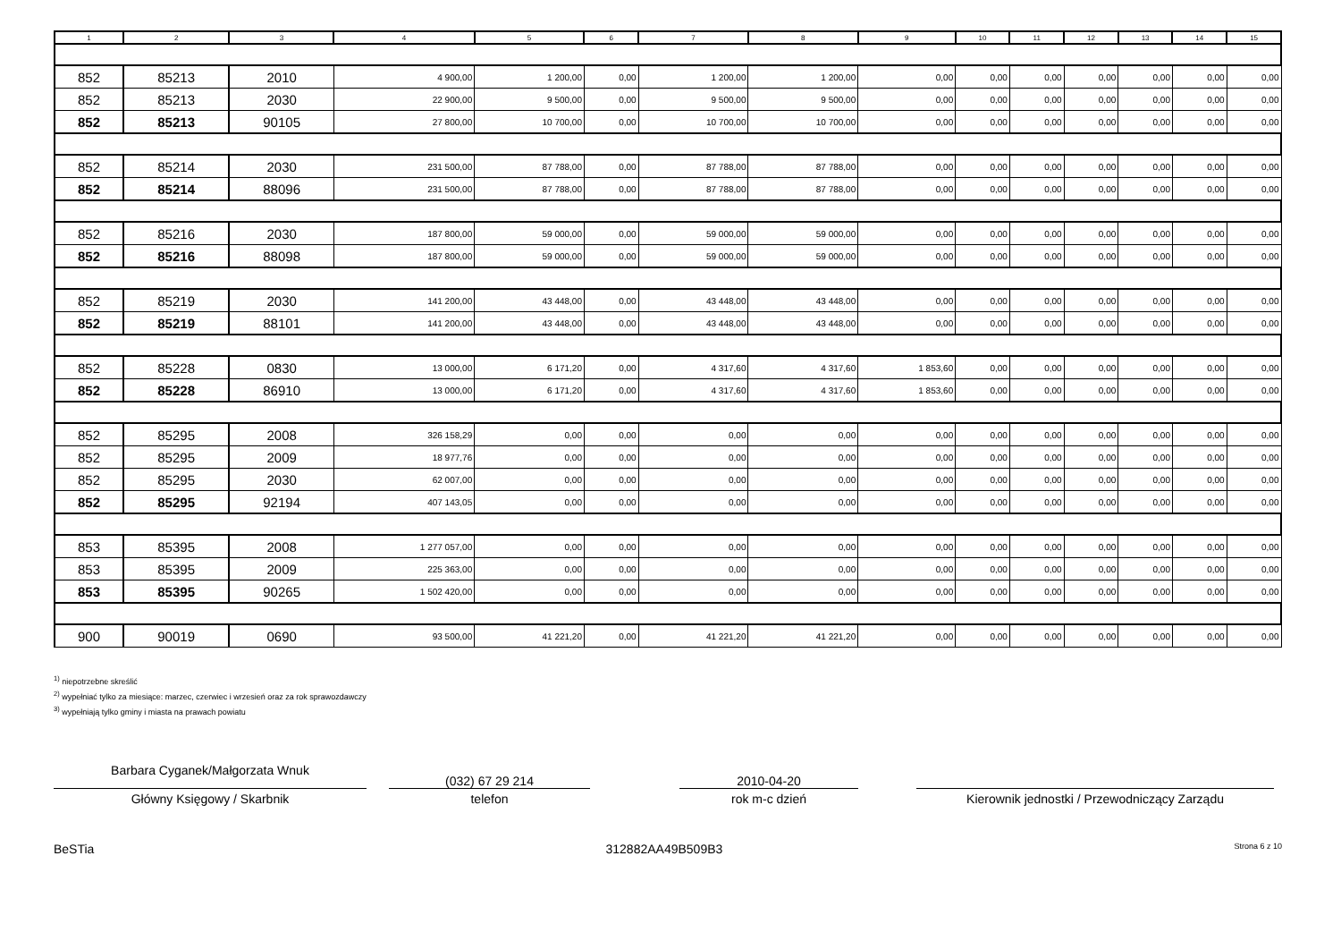| 1 | 2 | 3 | 4 | 5 | 6 | 7 | 8 | 9 | 10 | 11 | 12 | 13 | 14 | 15 |
| --- | --- | --- | --- | --- | --- | --- | --- | --- | --- | --- | --- | --- | --- | --- |
| 852 | 85213 | 2010 | 4 900,00 | 1 200,00 | 0,00 | 1 200,00 | 1 200,00 | 0,00 | 0,00 | 0,00 | 0,00 | 0,00 | 0,00 | 0,00 |
| 852 | 85213 | 2030 | 22 900,00 | 9 500,00 | 0,00 | 9 500,00 | 9 500,00 | 0,00 | 0,00 | 0,00 | 0,00 | 0,00 | 0,00 | 0,00 |
| 852 | 85213 | 90105 | 27 800,00 | 10 700,00 | 0,00 | 10 700,00 | 10 700,00 | 0,00 | 0,00 | 0,00 | 0,00 | 0,00 | 0,00 | 0,00 |
| 852 | 85214 | 2030 | 231 500,00 | 87 788,00 | 0,00 | 87 788,00 | 87 788,00 | 0,00 | 0,00 | 0,00 | 0,00 | 0,00 | 0,00 | 0,00 |
| 852 | 85214 | 88096 | 231 500,00 | 87 788,00 | 0,00 | 87 788,00 | 87 788,00 | 0,00 | 0,00 | 0,00 | 0,00 | 0,00 | 0,00 | 0,00 |
| 852 | 85216 | 2030 | 187 800,00 | 59 000,00 | 0,00 | 59 000,00 | 59 000,00 | 0,00 | 0,00 | 0,00 | 0,00 | 0,00 | 0,00 | 0,00 |
| 852 | 85216 | 88098 | 187 800,00 | 59 000,00 | 0,00 | 59 000,00 | 59 000,00 | 0,00 | 0,00 | 0,00 | 0,00 | 0,00 | 0,00 | 0,00 |
| 852 | 85219 | 2030 | 141 200,00 | 43 448,00 | 0,00 | 43 448,00 | 43 448,00 | 0,00 | 0,00 | 0,00 | 0,00 | 0,00 | 0,00 | 0,00 |
| 852 | 85219 | 88101 | 141 200,00 | 43 448,00 | 0,00 | 43 448,00 | 43 448,00 | 0,00 | 0,00 | 0,00 | 0,00 | 0,00 | 0,00 | 0,00 |
| 852 | 85228 | 0830 | 13 000,00 | 6 171,20 | 0,00 | 4 317,60 | 4 317,60 | 1 853,60 | 0,00 | 0,00 | 0,00 | 0,00 | 0,00 | 0,00 |
| 852 | 85228 | 86910 | 13 000,00 | 6 171,20 | 0,00 | 4 317,60 | 4 317,60 | 1 853,60 | 0,00 | 0,00 | 0,00 | 0,00 | 0,00 | 0,00 |
| 852 | 85295 | 2008 | 326 158,29 | 0,00 | 0,00 | 0,00 | 0,00 | 0,00 | 0,00 | 0,00 | 0,00 | 0,00 | 0,00 | 0,00 |
| 852 | 85295 | 2009 | 18 977,76 | 0,00 | 0,00 | 0,00 | 0,00 | 0,00 | 0,00 | 0,00 | 0,00 | 0,00 | 0,00 | 0,00 |
| 852 | 85295 | 2030 | 62 007,00 | 0,00 | 0,00 | 0,00 | 0,00 | 0,00 | 0,00 | 0,00 | 0,00 | 0,00 | 0,00 | 0,00 |
| 852 | 85295 | 92194 | 407 143,05 | 0,00 | 0,00 | 0,00 | 0,00 | 0,00 | 0,00 | 0,00 | 0,00 | 0,00 | 0,00 | 0,00 |
| 853 | 85395 | 2008 | 1 277 057,00 | 0,00 | 0,00 | 0,00 | 0,00 | 0,00 | 0,00 | 0,00 | 0,00 | 0,00 | 0,00 | 0,00 |
| 853 | 85395 | 2009 | 225 363,00 | 0,00 | 0,00 | 0,00 | 0,00 | 0,00 | 0,00 | 0,00 | 0,00 | 0,00 | 0,00 | 0,00 |
| 853 | 85395 | 90265 | 1 502 420,00 | 0,00 | 0,00 | 0,00 | 0,00 | 0,00 | 0,00 | 0,00 | 0,00 | 0,00 | 0,00 | 0,00 |
| 900 | 90019 | 0690 | 93 500,00 | 41 221,20 | 0,00 | 41 221,20 | 41 221,20 | 0,00 | 0,00 | 0,00 | 0,00 | 0,00 | 0,00 | 0,00 |
<sup>1)</sup> niepotrzebne skreślić
<sup>2)</sup> wypełniać tylko za miesiące: marzec, czerwiec i wrzesień oraz za rok sprawozdawczy
<sup>3)</sup> wypełniają tylko gminy i miasta na prawach powiatu
Barbara Cyganek/Małgorzata Wnuk
Główny Księgowy / Skarbnik
(032) 67 29 214
telefon
2010-04-20
rok m-c dzień
Kierownik jednostki / Przewodniczący Zarządu
BeSTia 312882AA49B509B3 Strona 6 z 10